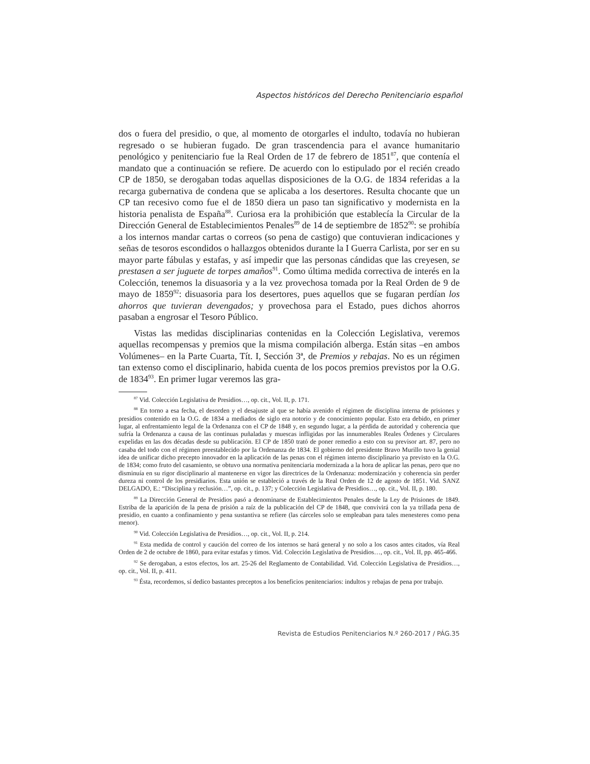Aspectos históricos del Derecho Penitenciario español
dos o fuera del presidio, o que, al momento de otorgarles el indulto, todavía no hubieran regresado o se hubieran fugado. De gran trascendencia para el avance humanitario penológico y penitenciario fue la Real Orden de 17 de febrero de 1851<sup>87</sup>, que contenía el mandato que a continuación se refiere. De acuerdo con lo estipulado por el recién creado CP de 1850, se derogaban todas aquellas disposiciones de la O.G. de 1834 referidas a la recarga gubernativa de condena que se aplicaba a los desertores. Resulta chocante que un CP tan recesivo como fue el de 1850 diera un paso tan significativo y modernista en la historia penalista de España<sup>88</sup>. Curiosa era la prohibición que establecía la Circular de la Dirección General de Establecimientos Penales<sup>89</sup> de 14 de septiembre de 1852<sup>90</sup>: se prohibía a los internos mandar cartas o correos (so pena de castigo) que contuvieran indicaciones y señas de tesoros escondidos o hallazgos obtenidos durante la I Guerra Carlista, por ser en su mayor parte fábulas y estafas, y así impedir que las personas cándidas que las creyesen, se prestasen a ser juguete de torpes amaños<sup>91</sup>. Como última medida correctiva de interés en la Colección, tenemos la disuasoria y a la vez provechosa tomada por la Real Orden de 9 de mayo de 1859<sup>92</sup>: disuasoria para los desertores, pues aquellos que se fugaran perdían los ahorros que tuvieran devengados; y provechosa para el Estado, pues dichos ahorros pasaban a engrosar el Tesoro Público.
Vistas las medidas disciplinarias contenidas en la Colección Legislativa, veremos aquellas recompensas y premios que la misma compilación alberga. Están sitas –en ambos Volúmenes– en la Parte Cuarta, Tít. I, Sección 3ª, de Premios y rebajas. No es un régimen tan extenso como el disciplinario, habida cuenta de los pocos premios previstos por la O.G. de 1834<sup>93</sup>. En primer lugar veremos las gra-
<sup>87</sup> Vid. Colección Legislativa de Presidios…, op. cit., Vol. II, p. 171.
<sup>88</sup> En torno a esa fecha, el desorden y el desajuste al que se había avenido el régimen de disciplina interna de prisiones y presidios contenido en la O.G. de 1834 a mediados de siglo era notorio y de conocimiento popular. Esto era debido, en primer lugar, al enfrentamiento legal de la Ordenanza con el CP de 1848 y, en segundo lugar, a la pérdida de autoridad y coherencia que sufría la Ordenanza a causa de las continuas puñaladas y muescas infligidas por las innumerables Reales Órdenes y Circulares expelidas en las dos décadas desde su publicación. El CP de 1850 trató de poner remedio a esto con su previsor art. 87, pero no casaba del todo con el régimen preestablecido por la Ordenanza de 1834. El gobierno del presidente Bravo Murillo tuvo la genial idea de unificar dicho precepto innovador en la aplicación de las penas con el régimen interno disciplinario ya previsto en la O.G. de 1834; como fruto del casamiento, se obtuvo una normativa penitenciaria modernizada a la hora de aplicar las penas, pero que no disminuía en su rigor disciplinario al mantenerse en vigor las directrices de la Ordenanza: modernización y coherencia sin perder dureza ni control de los presidiarios. Esta unión se estableció a través de la Real Orden de 12 de agosto de 1851. Vid. SANZ DELGADO, E.: “Disciplina y reclusión…”, op. cit., p. 137; y Colección Legislativa de Presidios…, op. cit., Vol. II, p. 180.
<sup>89</sup> La Dirección General de Presidios pasó a denominarse de Establecimientos Penales desde la Ley de Prisiones de 1849. Estriba de la aparición de la pena de prisión a raíz de la publicación del CP de 1848, que convivirá con la ya trillada pena de presidio, en cuanto a confinamiento y pena sustantiva se refiere (las cárceles solo se empleaban para tales menesteres como pena menor).
<sup>90</sup> Vid. Colección Legislativa de Presidios…, op. cit., Vol. II, p. 214.
<sup>91</sup> Esta medida de control y caución del correo de los internos se hará general y no solo a los casos antes citados, vía Real Orden de 2 de octubre de 1860, para evitar estafas y timos. Vid. Colección Legislativa de Presidios…, op. cit., Vol. II, pp. 465-466.
<sup>92</sup> Se derogaban, a estos efectos, los art. 25-26 del Reglamento de Contabilidad. Vid. Colección Legislativa de Presidios…, op. cit., Vol. II, p. 411.
<sup>93</sup> Ésta, recordemos, sí dedico bastantes preceptos a los beneficios penitenciarios: indultos y rebajas de pena por trabajo.
Revista de Estudios Penitenciarios N.º 260-2017 / PÁG.35